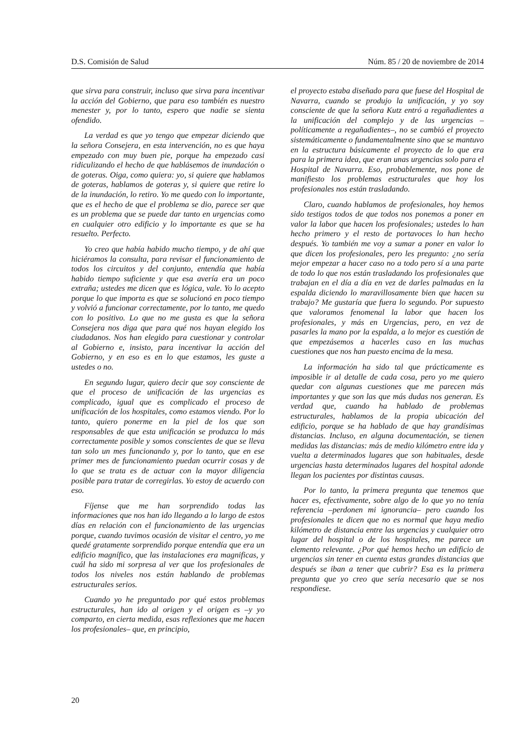D.S. Comisión de Salud Núm. 85 / 20 de noviembre de 2014
que sirva para construir, incluso que sirva para incentivar la acción del Gobierno, que para eso también es nuestro menester y, por lo tanto, espero que nadie se sienta ofendido.
La verdad es que yo tengo que empezar diciendo que la señora Consejera, en esta intervención, no es que haya empezado con muy buen pie, porque ha empezado casi ridiculizando el hecho de que hablásemos de inundación o de goteras. Oiga, como quiera: yo, si quiere que hablamos de goteras, hablamos de goteras y, si quiere que retire lo de la inundación, lo retiro. Yo me quedo con lo importante, que es el hecho de que el problema se dio, parece ser que es un problema que se puede dar tanto en urgencias como en cualquier otro edificio y lo importante es que se ha resuelto. Perfecto.
Yo creo que había habido mucho tiempo, y de ahí que hiciéramos la consulta, para revisar el funcionamiento de todos los circuitos y del conjunto, entendía que había habido tiempo suficiente y que esa avería era un poco extraña; ustedes me dicen que es lógica, vale. Yo lo acepto porque lo que importa es que se solucionó en poco tiempo y volvió a funcionar correctamente, por lo tanto, me quedo con lo positivo. Lo que no me gusta es que la señora Consejera nos diga que para qué nos hayan elegido los ciudadanos. Nos han elegido para cuestionar y controlar al Gobierno e, insisto, para incentivar la acción del Gobierno, y en eso es en lo que estamos, les guste a ustedes o no.
En segundo lugar, quiero decir que soy consciente de que el proceso de unificación de las urgencias es complicado, igual que es complicado el proceso de unificación de los hospitales, como estamos viendo. Por lo tanto, quiero ponerme en la piel de los que son responsables de que esta unificación se produzca lo más correctamente posible y somos conscientes de que se lleva tan solo un mes funcionando y, por lo tanto, que en ese primer mes de funcionamiento puedan ocurrir cosas y de lo que se trata es de actuar con la mayor diligencia posible para tratar de corregirlas. Yo estoy de acuerdo con eso.
Fíjense que me han sorprendido todas las informaciones que nos han ido llegando a lo largo de estos días en relación con el funcionamiento de las urgencias porque, cuando tuvimos ocasión de visitar el centro, yo me quedé gratamente sorprendido porque entendía que era un edificio magnífico, que las instalaciones era magnificas, y cuál ha sido mi sorpresa al ver que los profesionales de todos los niveles nos están hablando de problemas estructurales serios.
Cuando yo he preguntado por qué estos problemas estructurales, han ido al origen y el origen es –y yo comparto, en cierta medida, esas reflexiones que me hacen los profesionales– que, en principio,
el proyecto estaba diseñado para que fuese del Hospital de Navarra, cuando se produjo la unificación, y yo soy consciente de que la señora Kutz entró a regañadientes a la unificación del complejo y de las urgencias –políticamente a regañadientes–, no se cambió el proyecto sistemáticamente o fundamentalmente sino que se mantuvo en la estructura básicamente el proyecto de lo que era para la primera idea, que eran unas urgencias solo para el Hospital de Navarra. Eso, probablemente, nos pone de manifiesto los problemas estructurales que hoy los profesionales nos están trasladando.
Claro, cuando hablamos de profesionales, hoy hemos sido testigos todos de que todos nos ponemos a poner en valor la labor que hacen los profesionales; ustedes lo han hecho primero y el resto de portavoces lo han hecho después. Yo también me voy a sumar a poner en valor lo que dicen los profesionales, pero les pregunto: ¿no sería mejor empezar a hacer caso no a todo pero sí a una parte de todo lo que nos están trasladando los profesionales que trabajan en el día a día en vez de darles palmadas en la espalda diciendo lo maravillosamente bien que hacen su trabajo? Me gustaría que fuera lo segundo. Por supuesto que valoramos fenomenal la labor que hacen los profesionales, y más en Urgencias, pero, en vez de pasarles la mano por la espalda, a lo mejor es cuestión de que empezásemos a hacerles caso en las muchas cuestiones que nos han puesto encima de la mesa.
La información ha sido tal que prácticamente es imposible ir al detalle de cada cosa, pero yo me quiero quedar con algunas cuestiones que me parecen más importantes y que son las que más dudas nos generan. Es verdad que, cuando ha hablado de problemas estructurales, hablamos de la propia ubicación del edificio, porque se ha hablado de que hay grandísimas distancias. Incluso, en alguna documentación, se tienen medidas las distancias: más de medio kilómetro entre ida y vuelta a determinados lugares que son habituales, desde urgencias hasta determinados lugares del hospital adonde llegan los pacientes por distintas causas.
Por lo tanto, la primera pregunta que tenemos que hacer es, efectivamente, sobre algo de lo que yo no tenía referencia –perdonen mi ignorancia– pero cuando los profesionales te dicen que no es normal que haya medio kilómetro de distancia entre las urgencias y cualquier otro lugar del hospital o de los hospitales, me parece un elemento relevante. ¿Por qué hemos hecho un edificio de urgencias sin tener en cuenta estas grandes distancias que después se iban a tener que cubrir? Esa es la primera pregunta que yo creo que sería necesario que se nos respondiese.
20